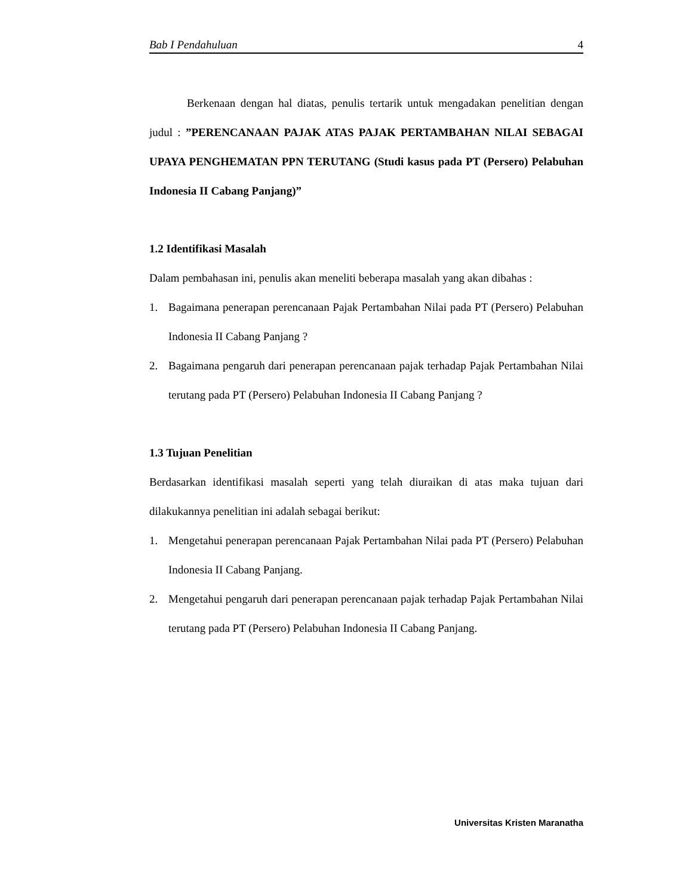Bab I Pendahuluan 4
Berkenaan dengan hal diatas, penulis tertarik untuk mengadakan penelitian dengan judul : ”PERENCANAAN PAJAK ATAS PAJAK PERTAMBAHAN NILAI SEBAGAI UPAYA PENGHEMATAN PPN TERUTANG (Studi kasus pada PT (Persero) Pelabuhan Indonesia II Cabang Panjang)”
1.2 Identifikasi Masalah
Dalam pembahasan ini, penulis akan meneliti beberapa masalah yang akan dibahas :
1. Bagaimana penerapan perencanaan Pajak Pertambahan Nilai pada PT (Persero) Pelabuhan Indonesia II Cabang Panjang ?
2. Bagaimana pengaruh dari penerapan perencanaan pajak terhadap Pajak Pertambahan Nilai terutang pada PT (Persero) Pelabuhan Indonesia II Cabang Panjang ?
1.3 Tujuan Penelitian
Berdasarkan identifikasi masalah seperti yang telah diuraikan di atas maka tujuan dari dilakukannya penelitian ini adalah sebagai berikut:
1. Mengetahui penerapan perencanaan Pajak Pertambahan Nilai pada PT (Persero) Pelabuhan Indonesia II Cabang Panjang.
2. Mengetahui pengaruh dari penerapan perencanaan pajak terhadap Pajak Pertambahan Nilai terutang pada PT (Persero) Pelabuhan Indonesia II Cabang Panjang.
Universitas Kristen Maranatha